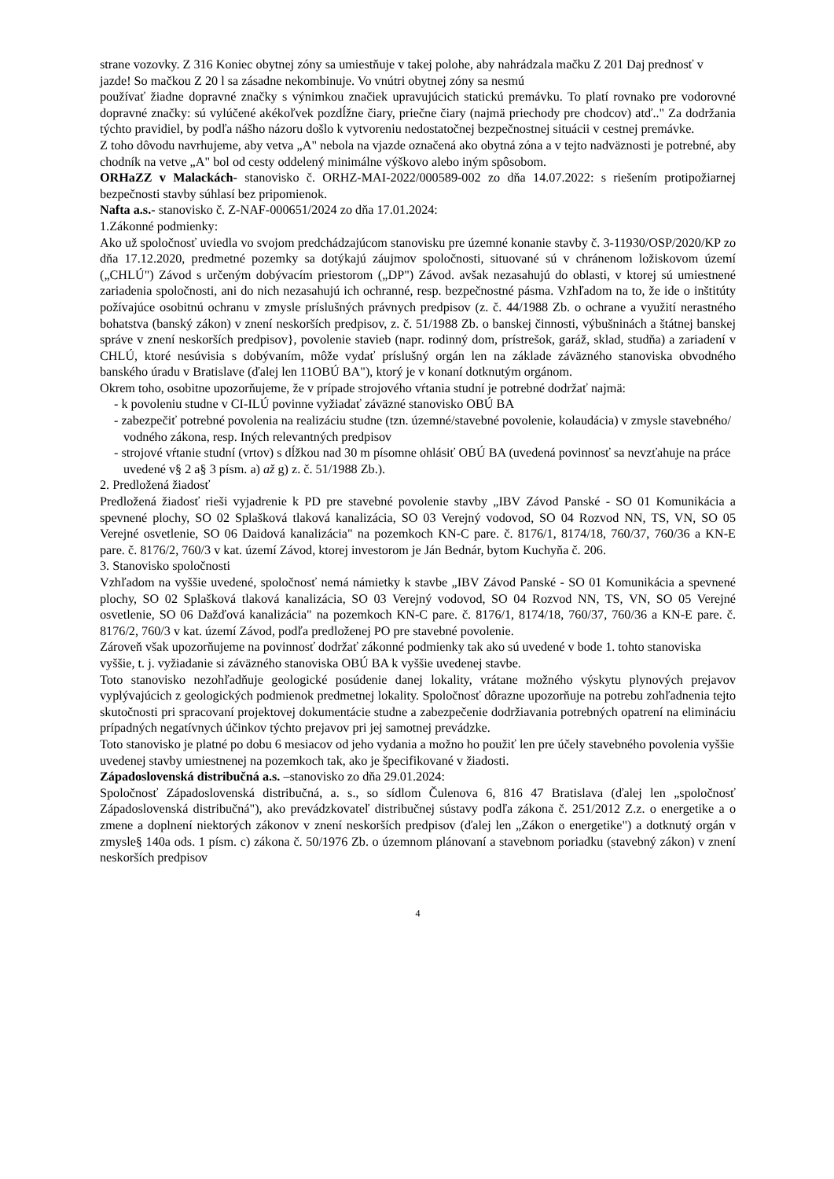strane vozovky. Z 316 Koniec obytnej zóny sa umiestňuje v takej polohe, aby nahrádzala mačku Z 201 Daj prednosť v jazde! So mačkou Z 20 l sa zásadne nekombinuje. Vo vnútri obytnej zóny sa nesmú
používať žiadne dopravné značky s výnimkou značiek upravujúcich statickú premávku. To platí rovnako pre vodorovné dopravné značky: sú vylúčené akékoľvek pozdĺžne čiary, priečne čiary (najmä priechody pre chodcov) atď.." Za dodržania týchto pravidiel, by podľa nášho názoru došlo k vytvoreniu nedostatočnej bezpečnostnej situácii v cestnej premávke.
Z toho dôvodu navrhujeme, aby vetva „A" nebola na vjazde označená ako obytná zóna a v tejto nadväznosti je potrebné, aby chodník na vetve „A" bol od cesty oddelený minimálne výškovo alebo iným spôsobom.
ORHaZZ v Malackách- stanovisko č. ORHZ-MAI-2022/000589-002 zo dňa 14.07.2022: s riešením protipožiarnej bezpečnosti stavby súhlasí bez pripomienok.
Nafta a.s.- stanovisko č. Z-NAF-000651/2024 zo dňa 17.01.2024:
1.Zákonné podmienky:
Ako už spoločnosť uviedla vo svojom predchádzajúcom stanovisku pre územné konanie stavby č. 3-11930/OSP/2020/KP zo dňa 17.12.2020, predmetné pozemky sa dotýkajú záujmov spoločnosti, situované sú v chránenom ložiskovom území („CHLÚ") Závod s určeným dobývacím priestorom („DP") Závod. avšak nezasahujú do oblasti, v ktorej sú umiestnené zariadenia spoločnosti, ani do nich nezasahujú ich ochranné, resp. bezpečnostné pásma. Vzhľadom na to, že ide o inštitúty požívajúce osobitnú ochranu v zmysle príslušných právnych predpisov (z. č. 44/1988 Zb. o ochrane a využití nerastného bohatstva (banský zákon) v znení neskorších predpisov, z. č. 51/1988 Zb. o banskej činnosti, výbušninách a štátnej banskej správe v znení neskorších predpisov}, povolenie stavieb (napr. rodinný dom, prístrešok, garáž, sklad, studňa) a zariadení v CHLÚ, ktoré nesúvisia s dobývaním, môže vydať príslušný orgán len na základe záväzného stanoviska obvodného banského úradu v Bratislave (ďalej len 11OBÚ BA"), ktorý je v konaní dotknutým orgánom.
Okrem toho, osobitne upozorňujeme, že v prípade strojového vŕtania studní je potrebné dodržať najmä:
- k povoleniu studne v CI-ILÚ povinne vyžiadať záväzné stanovisko OBÚ BA
- zabezpečiť potrebné povolenia na realizáciu studne (tzn. územné/stavebné povolenie, kolaudácia) v zmysle stavebného/ vodného zákona, resp. Iných relevantných predpisov
- strojové vŕtanie studní (vrtov) s dĺžkou nad 30 m písomne ohlásiť OBÚ BA (uvedená povinnosť sa nevzťahuje na práce uvedené v§ 2 a§ 3 písm. a) až g) z. č. 51/1988 Zb.).
2. Predložená žiadosť
Predložená žiadosť rieši vyjadrenie k PD pre stavebné povolenie stavby „IBV Závod Panské - SO 01 Komunikácia a spevnené plochy, SO 02 Splašková tlaková kanalizácia, SO 03 Verejný vodovod, SO 04 Rozvod NN, TS, VN, SO 05 Verejné osvetlenie, SO 06 Daidová kanalizácia" na pozemkoch KN-C pare. č. 8176/1, 8174/18, 760/37, 760/36 a KN-E pare. č. 8176/2, 760/3 v kat. území Závod, ktorej investorom je Ján Bednár, bytom Kuchyňa č. 206.
3. Stanovisko spoločnosti
Vzhľadom na vyššie uvedené, spoločnosť nemá námietky k stavbe „IBV Závod Panské - SO 01 Komunikácia a spevnené plochy, SO 02 Splašková tlaková kanalizácia, SO 03 Verejný vodovod, SO 04 Rozvod NN, TS, VN, SO 05 Verejné osvetlenie, SO 06 Dažďová kanalizácia" na pozemkoch KN-C pare. č. 8176/1, 8174/18, 760/37, 760/36 a KN-E pare. č. 8176/2, 760/3 v kat. území Závod, podľa predloženej PO pre stavebné povolenie.
Zároveň však upozorňujeme na povinnosť dodržať zákonné podmienky tak ako sú uvedené v bode 1. tohto stanoviska vyššie, t. j. vyžiadanie si záväzného stanoviska OBÚ BA k vyššie uvedenej stavbe.
Toto stanovisko nezohľadňuje geologické posúdenie danej lokality, vrátane možného výskytu plynových prejavov vyplývajúcich z geologických podmienok predmetnej lokality. Spoločnosť dôrazne upozorňuje na potrebu zohľadnenia tejto skutočnosti pri spracovaní projektovej dokumentácie studne a zabezpečenie dodržiavania potrebných opatrení na elimináciu prípadných negatívnych účinkov týchto prejavov pri jej samotnej prevádzke.
Toto stanovisko je platné po dobu 6 mesiacov od jeho vydania a možno ho použiť len pre účely stavebného povolenia vyššie uvedenej stavby umiestnenej na pozemkoch tak, ako je špecifikované v žiadosti.
Západoslovenská distribučná a.s. –stanovisko zo dňa 29.01.2024:
Spoločnosť Západoslovenská distribučná, a. s., so sídlom Čulenova 6, 816 47 Bratislava (ďalej len „spoločnosť Západoslovenská distribučná"), ako prevádzkovateľ distribučnej sústavy podľa zákona č. 251/2012 Z.z. o energetike a o zmene a doplnení niektorých zákonov v znení neskorších predpisov (ďalej len „Zákon o energetike") a dotknutý orgán v zmysle§ 140a ods. 1 písm. c) zákona č. 50/1976 Zb. o územnom plánovaní a stavebnom poriadku (stavebný zákon) v znení neskorších predpisov
4